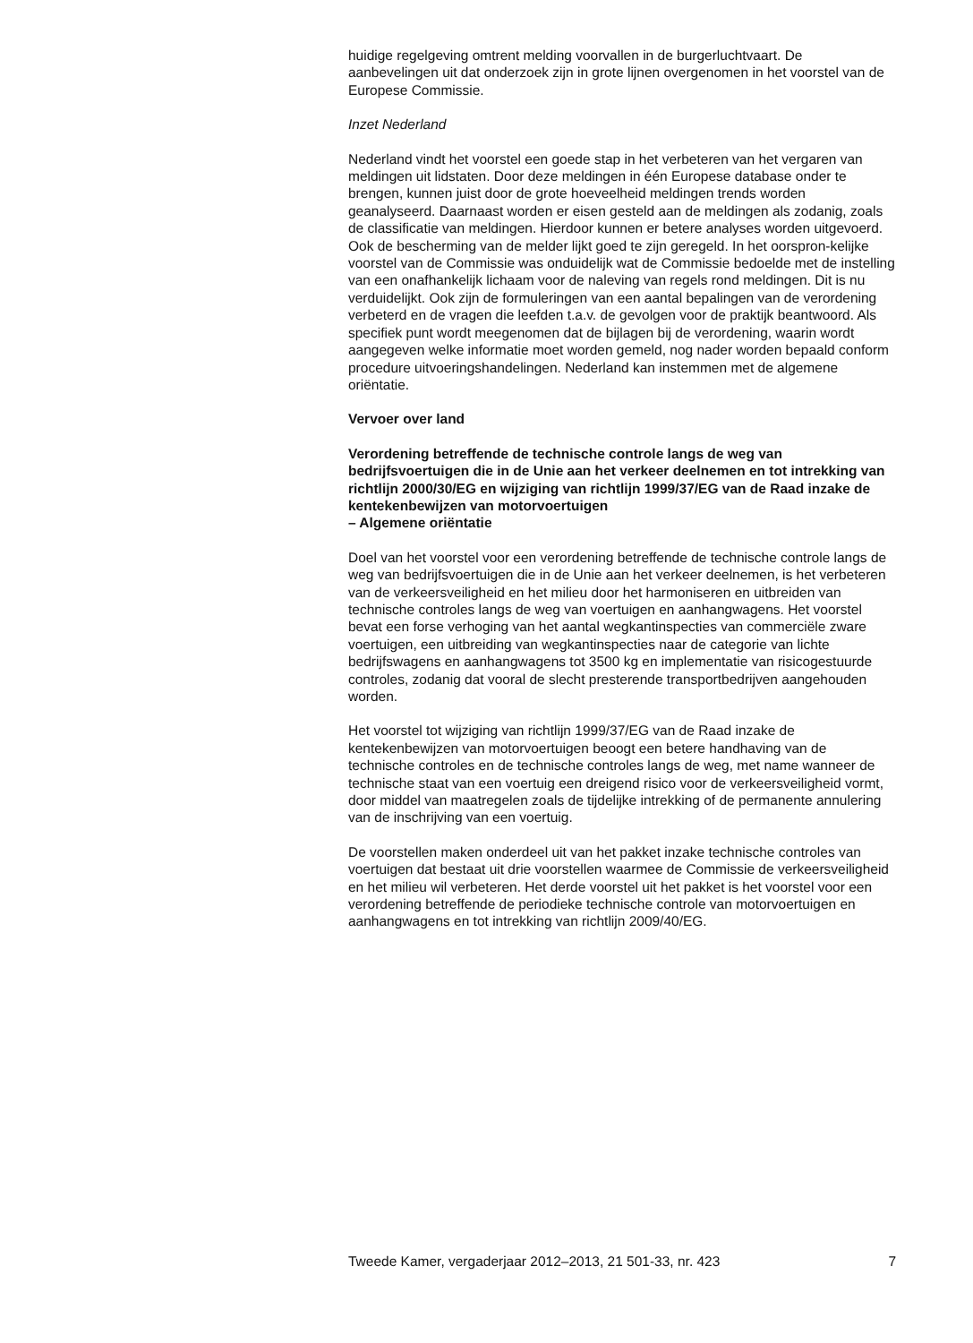huidige regelgeving omtrent melding voorvallen in de burgerluchtvaart. De aanbevelingen uit dat onderzoek zijn in grote lijnen overgenomen in het voorstel van de Europese Commissie.
Inzet Nederland
Nederland vindt het voorstel een goede stap in het verbeteren van het vergaren van meldingen uit lidstaten. Door deze meldingen in één Europese database onder te brengen, kunnen juist door de grote hoeveelheid meldingen trends worden geanalyseerd. Daarnaast worden er eisen gesteld aan de meldingen als zodanig, zoals de classificatie van meldingen. Hierdoor kunnen er betere analyses worden uitgevoerd. Ook de bescherming van de melder lijkt goed te zijn geregeld. In het oorspron-kelijke voorstel van de Commissie was onduidelijk wat de Commissie bedoelde met de instelling van een onafhankelijk lichaam voor de naleving van regels rond meldingen. Dit is nu verduidelijkt. Ook zijn de formuleringen van een aantal bepalingen van de verordening verbeterd en de vragen die leefden t.a.v. de gevolgen voor de praktijk beantwoord. Als specifiek punt wordt meegenomen dat de bijlagen bij de verordening, waarin wordt aangegeven welke informatie moet worden gemeld, nog nader worden bepaald conform procedure uitvoeringshandelingen. Nederland kan instemmen met de algemene oriëntatie.
Vervoer over land
Verordening betreffende de technische controle langs de weg van bedrijfsvoertuigen die in de Unie aan het verkeer deelnemen en tot intrekking van richtlijn 2000/30/EG en wijziging van richtlijn 1999/37/EG van de Raad inzake de kentekenbewijzen van motorvoertuigen
– Algemene oriëntatie
Doel van het voorstel voor een verordening betreffende de technische controle langs de weg van bedrijfsvoertuigen die in de Unie aan het verkeer deelnemen, is het verbeteren van de verkeersveiligheid en het milieu door het harmoniseren en uitbreiden van technische controles langs de weg van voertuigen en aanhangwagens. Het voorstel bevat een forse verhoging van het aantal wegkantinspecties van commerciële zware voertuigen, een uitbreiding van wegkantinspecties naar de categorie van lichte bedrijfswagens en aanhangwagens tot 3500 kg en implementatie van risicogestuurde controles, zodanig dat vooral de slecht presterende transportbedrijven aangehouden worden.
Het voorstel tot wijziging van richtlijn 1999/37/EG van de Raad inzake de kentekenbewijzen van motorvoertuigen beoogt een betere handhaving van de technische controles en de technische controles langs de weg, met name wanneer de technische staat van een voertuig een dreigend risico voor de verkeersveiligheid vormt, door middel van maatregelen zoals de tijdelijke intrekking of de permanente annulering van de inschrijving van een voertuig.
De voorstellen maken onderdeel uit van het pakket inzake technische controles van voertuigen dat bestaat uit drie voorstellen waarmee de Commissie de verkeersveiligheid en het milieu wil verbeteren. Het derde voorstel uit het pakket is het voorstel voor een verordening betreffende de periodieke technische controle van motorvoertuigen en aanhangwagens en tot intrekking van richtlijn 2009/40/EG.
Tweede Kamer, vergaderjaar 2012–2013, 21 501-33, nr. 423 7